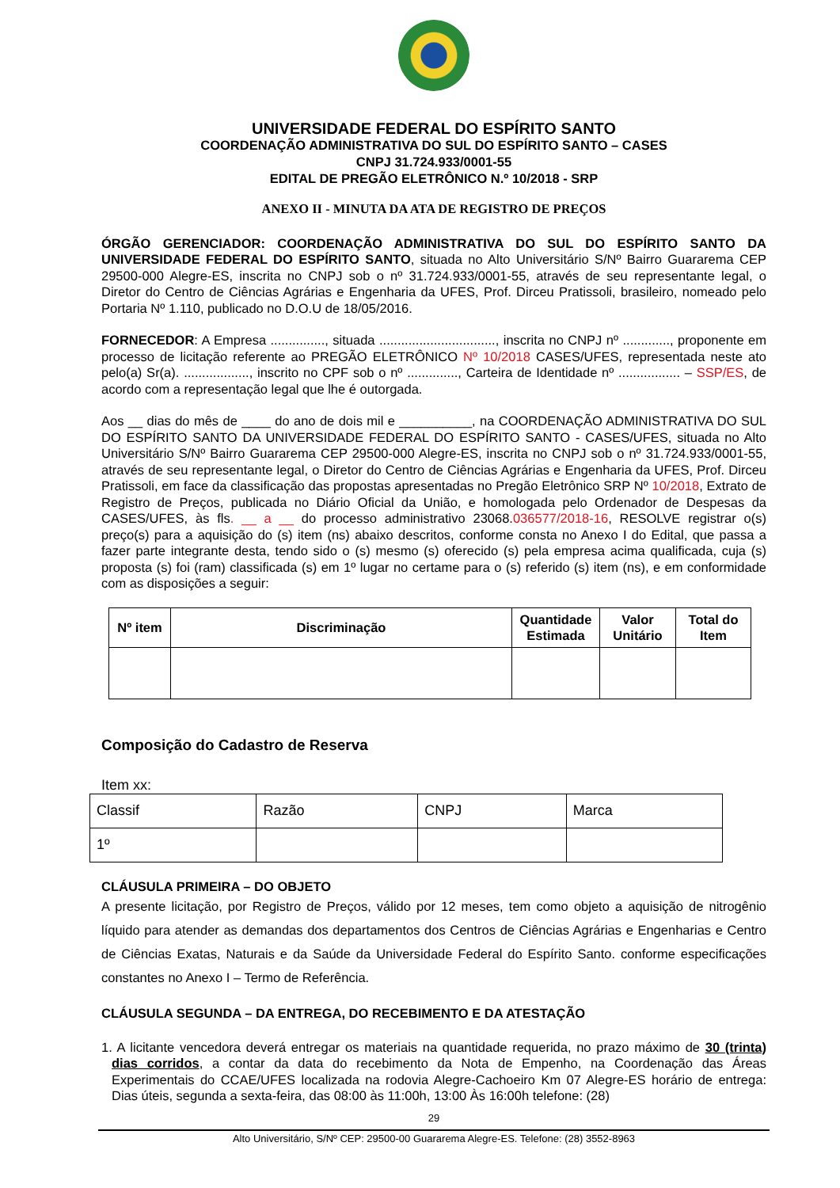UNIVERSIDADE FEDERAL DO ESPÍRITO SANTO
COORDENAÇÃO ADMINISTRATIVA DO SUL DO ESPÍRITO SANTO – CASES
CNPJ 31.724.933/0001-55
EDITAL DE PREGÃO ELETRÔNICO N.º 10/2018 - SRP
ANEXO II - MINUTA DA ATA DE REGISTRO DE PREÇOS
ÓRGÃO GERENCIADOR: COORDENAÇÃO ADMINISTRATIVA DO SUL DO ESPÍRITO SANTO DA UNIVERSIDADE FEDERAL DO ESPÍRITO SANTO, situada no Alto Universitário S/Nº Bairro Guararema CEP 29500-000 Alegre-ES, inscrita no CNPJ sob o nº 31.724.933/0001-55, através de seu representante legal, o Diretor do Centro de Ciências Agrárias e Engenharia da UFES, Prof. Dirceu Pratissoli, brasileiro, nomeado pelo Portaria Nº 1.110, publicado no D.O.U de 18/05/2016.
FORNECEDOR: A Empresa ..............., situada ................................, inscrita no CNPJ nº ............., proponente em processo de licitação referente ao PREGÃO ELETRÔNICO Nº 10/2018 CASES/UFES, representada neste ato pelo(a) Sr(a). .................., inscrito no CPF sob o nº .............., Carteira de Identidade nº ................. – SSP/ES, de acordo com a representação legal que lhe é outorgada.
Aos __ dias do mês de ____ do ano de dois mil e __________, na COORDENAÇÃO ADMINISTRATIVA DO SUL DO ESPÍRITO SANTO DA UNIVERSIDADE FEDERAL DO ESPÍRITO SANTO - CASES/UFES, situada no Alto Universitário S/Nº Bairro Guararema CEP 29500-000 Alegre-ES, inscrita no CNPJ sob o nº 31.724.933/0001-55, através de seu representante legal, o Diretor do Centro de Ciências Agrárias e Engenharia da UFES, Prof. Dirceu Pratissoli, em face da classificação das propostas apresentadas no Pregão Eletrônico SRP Nº 10/2018, Extrato de Registro de Preços, publicada no Diário Oficial da União, e homologada pelo Ordenador de Despesas da CASES/UFES, às fls. __ a __ do processo administrativo 23068.036577/2018-16, RESOLVE registrar o(s) preço(s) para a aquisição do (s) item (ns) abaixo descritos, conforme consta no Anexo I do Edital, que passa a fazer parte integrante desta, tendo sido o (s) mesmo (s) oferecido (s) pela empresa acima qualificada, cuja (s) proposta (s) foi (ram) classificada (s) em 1º lugar no certame para o (s) referido (s) item (ns), e em conformidade com as disposições a seguir:
| Nº item | Discriminação | Quantidade Estimada | Valor Unitário | Total do Item |
| --- | --- | --- | --- | --- |
Composição do Cadastro de Reserva
Item xx:
| Classif | Razão | CNPJ | Marca |
| 1º | | | |
CLÁUSULA PRIMEIRA – DO OBJETO
A presente licitação, por Registro de Preços, válido por 12 meses, tem como objeto a aquisição de nitrogênio líquido para atender as demandas dos departamentos dos Centros de Ciências Agrárias e Engenharias e Centro de Ciências Exatas, Naturais e da Saúde da Universidade Federal do Espírito Santo. conforme especificações constantes no Anexo I – Termo de Referência.
CLÁUSULA SEGUNDA – DA ENTREGA, DO RECEBIMENTO E DA ATESTAÇÃO
1. A licitante vencedora deverá entregar os materiais na quantidade requerida, no prazo máximo de 30 (trinta) dias corridos, a contar da data do recebimento da Nota de Empenho, na Coordenação das Áreas Experimentais do CCAE/UFES localizada na rodovia Alegre-Cachoeiro Km 07 Alegre-ES horário de entrega: Dias úteis, segunda a sexta-feira, das 08:00 às 11:00h, 13:00 Às 16:00h telefone: (28)
29
Alto Universitário, S/Nº CEP: 29500-00 Guararema Alegre-ES. Telefone: (28) 3552-8963